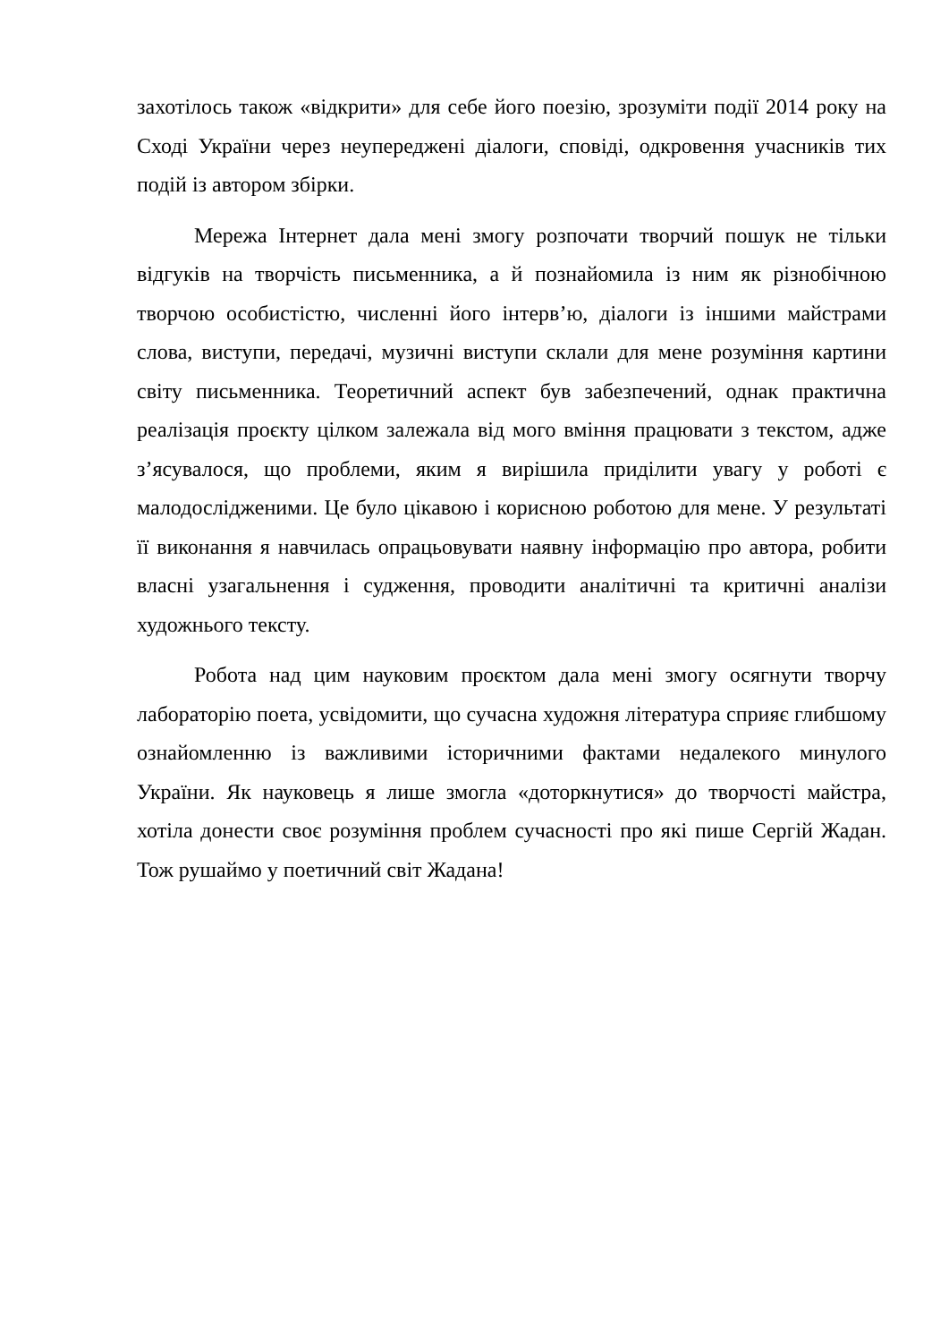захотілось також «відкрити» для себе його поезію, зрозуміти події 2014 року на Сході України через неупереджені діалоги, сповіді, одкровення учасників тих подій із автором збірки.
Мережа Інтернет дала мені змогу розпочати творчий пошук не тільки відгуків на творчість письменника, а й познайомила із ним як різнобічною творчою особистістю, численні його інтерв’ю, діалоги із іншими майстрами слова, виступи, передачі, музичні виступи склали для мене розуміння картини світу письменника. Теоретичний аспект був забезпечений, однак практична реалізація проєкту цілком залежала від мого вміння працювати з текстом, адже з’ясувалося, що проблеми, яким я вирішила приділити увагу у роботі є малодослідженими. Це було цікавою і корисною роботою для мене. У результаті її виконання я навчилась опрацьовувати наявну інформацію про автора, робити власні узагальнення і судження, проводити аналітичні та критичні аналізи художнього тексту.
Робота над цим науковим проєктом дала мені змогу осягнути творчу лабораторію поета, усвідомити, що сучасна художня література сприяє глибшому ознайомленню із важливими історичними фактами недалекого минулого України. Як науковець я лише змогла «доторкнутися» до творчості майстра, хотіла донести своє розуміння проблем сучасності про які пише Сергій Жадан. Тож рушаймо у поетичний світ Жадана!